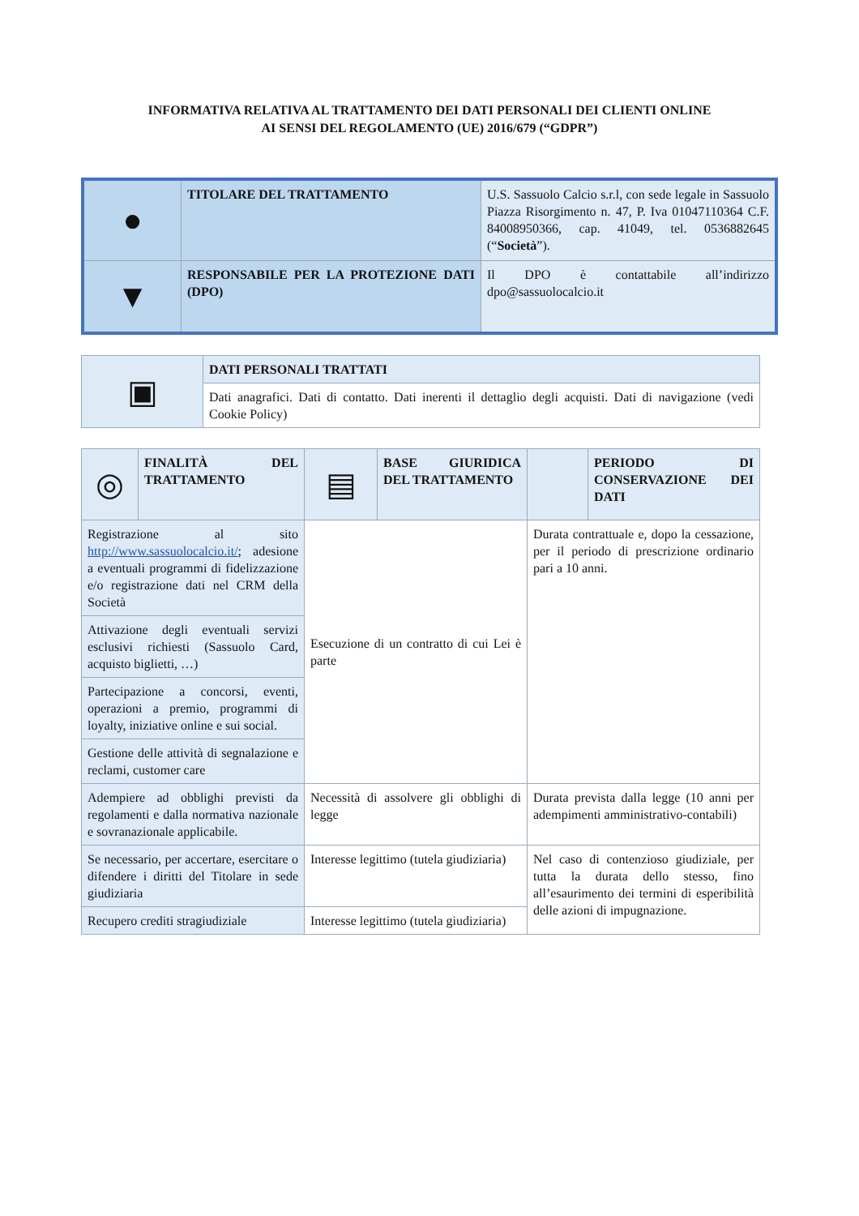INFORMATIVA RELATIVA AL TRATTAMENTO DEI DATI PERSONALI DEI CLIENTI ONLINE
AI SENSI DEL REGOLAMENTO (UE) 2016/679 (“GDPR”)
| ● | TITOLARE DEL TRATTAMENTO | U.S. Sassuolo Calcio s.r.l, con sede legale in Sassuolo Piazza Risorgimento n. 47, P. Iva 01047110364 C.F. 84008950366, cap. 41049, tel. 0536882645 (“ Società ”). |
| ▼ | RESPONSABILE PER LA PROTEZIONE DATI (DPO) | Il DPO è contattabile all’indirizzo dpo@sassuolocalcio.it |
| ▣ | DATI PERSONALI TRATTATI |
| | Dati anagrafici. Dati di contatto. Dati inerenti il dettaglio degli acquisti. Dati di navigazione (vedi Cookie Policy) |
| ◎ | FINALITÀ DEL TRATTAMENTO | ▤ | BASE GIURIDICA DEL TRATTAMENTO | | PERIODO DI CONSERVAZIONE DEI DATI |
| Registrazione al sito http://www.sassuolocalcio.it/ ; adesione a eventuali programmi di fidelizzazione e/o registrazione dati nel CRM della Società | | Esecuzione di un contratto di cui Lei è parte | | Durata contrattuale e, dopo la cessazione, per il periodo di prescrizione ordinario pari a 10 anni. | |
| Attivazione degli eventuali servizi esclusivi richiesti (Sassuolo Card, acquisto biglietti, …) | | | | | |
| Partecipazione a concorsi, eventi, operazioni a premio, programmi di loyalty, iniziative online e sui social. | | | | | |
| Gestione delle attività di segnalazione e reclami, customer care | | | | | |
| Adempiere ad obblighi previsti da regolamenti e dalla normativa nazionale e sovranazionale applicabile. | | Necessità di assolvere gli obblighi di legge | | Durata prevista dalla legge (10 anni per adempimenti amministrativo-contabili) | |
| Se necessario, per accertare, esercitare o difendere i diritti del Titolare in sede giudiziaria | | Interesse legittimo (tutela giudiziaria) | | Nel caso di contenzioso giudiziale, per tutta la durata dello stesso, fino all’esaurimento dei termini di esperibilità delle azioni di impugnazione. | |
| Recupero crediti stragiudiziale | | Interesse legittimo (tutela giudiziaria) | | | |